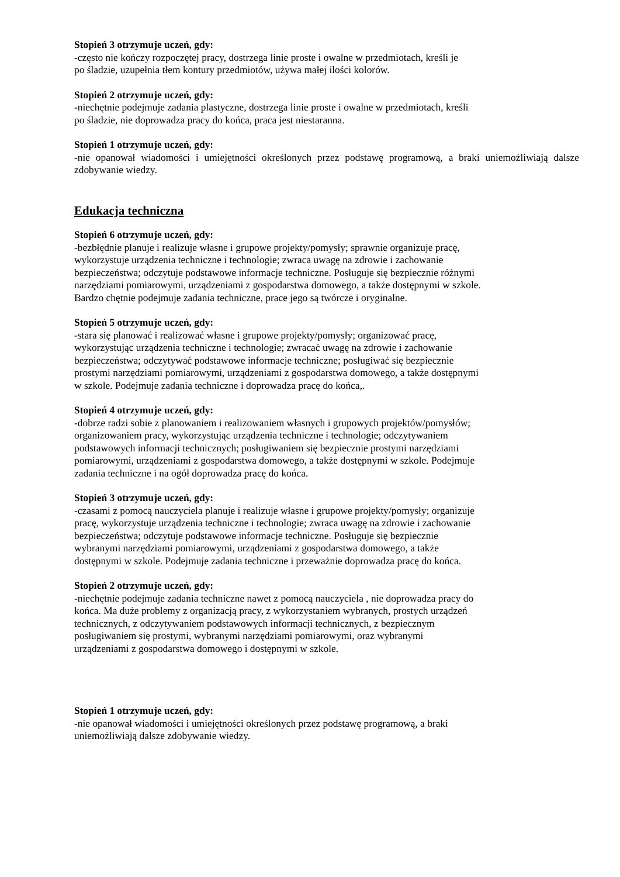Stopień 3 otrzymuje uczeń, gdy:
-często nie kończy rozpoczętej pracy, dostrzega linie proste i owalne w przedmiotach, kreśli je
po śladzie, uzupełnia tłem kontury przedmiotów, używa małej ilości kolorów.
Stopień 2 otrzymuje uczeń, gdy:
-niechętnie podejmuje zadania plastyczne, dostrzega linie proste i owalne w przedmiotach, kreśli
po śladzie, nie doprowadza pracy do końca, praca jest niestaranna.
Stopień 1 otrzymuje uczeń, gdy:
-nie opanował wiadomości i umiejętności określonych przez podstawę programową, a braki uniemożliwiają dalsze zdobywanie wiedzy.
Edukacja techniczna
Stopień 6 otrzymuje uczeń, gdy:
-bezbłędnie planuje i realizuje własne i grupowe projekty/pomysły; sprawnie organizuje pracę,
wykorzystuje urządzenia techniczne i technologie; zwraca uwagę na zdrowie i zachowanie
bezpieczeństwa; odczytuje podstawowe informacje techniczne. Posługuje się bezpiecznie różnymi
narzędziami pomiarowymi, urządzeniami z gospodarstwa domowego, a także dostępnymi w szkole.
Bardzo chętnie podejmuje zadania techniczne, prace jego są twórcze i oryginalne.
Stopień 5 otrzymuje uczeń, gdy:
-stara się planować i realizować własne i grupowe projekty/pomysły; organizować pracę,
wykorzystując urządzenia techniczne i technologie; zwracać uwagę na zdrowie i zachowanie
bezpieczeństwa; odczytywać podstawowe informacje techniczne; posługiwać się bezpiecznie
prostymi narzędziami pomiarowymi, urządzeniami z gospodarstwa domowego, a także dostępnymi
w szkole. Podejmuje zadania techniczne i doprowadza pracę do końca,.
Stopień 4 otrzymuje uczeń, gdy:
-dobrze radzi sobie z planowaniem i realizowaniem własnych i grupowych projektów/pomysłów;
organizowaniem pracy, wykorzystując urządzenia techniczne i technologie; odczytywaniem
podstawowych informacji technicznych; posługiwaniem się bezpiecznie prostymi narzędziami
pomiarowymi, urządzeniami z gospodarstwa domowego, a także dostępnymi w szkole. Podejmuje
zadania techniczne i na ogół doprowadza pracę do końca.
Stopień 3 otrzymuje uczeń, gdy:
-czasami z pomocą nauczyciela planuje i realizuje własne i grupowe projekty/pomysły; organizuje
pracę, wykorzystuje urządzenia techniczne i technologie; zwraca uwagę na zdrowie i zachowanie
bezpieczeństwa; odczytuje podstawowe informacje techniczne. Posługuje się bezpiecznie
wybranymi narzędziami pomiarowymi, urządzeniami z gospodarstwa domowego, a także
dostępnymi w szkole. Podejmuje zadania techniczne i przeważnie doprowadza pracę do końca.
Stopień 2 otrzymuje uczeń, gdy:
-niechętnie podejmuje zadania techniczne nawet z pomocą nauczyciela , nie doprowadza pracy do
końca. Ma duże problemy z organizacją pracy, z wykorzystaniem wybranych, prostych urządzeń
technicznych, z odczytywaniem podstawowych informacji technicznych, z bezpiecznym
posługiwaniem się prostymi, wybranymi narzędziami pomiarowymi, oraz wybranymi
urządzeniami z gospodarstwa domowego i dostępnymi w szkole.
Stopień 1 otrzymuje uczeń, gdy:
-nie opanował wiadomości i umiejętności określonych przez podstawę programową, a braki
uniemożliwiają dalsze zdobywanie wiedzy.